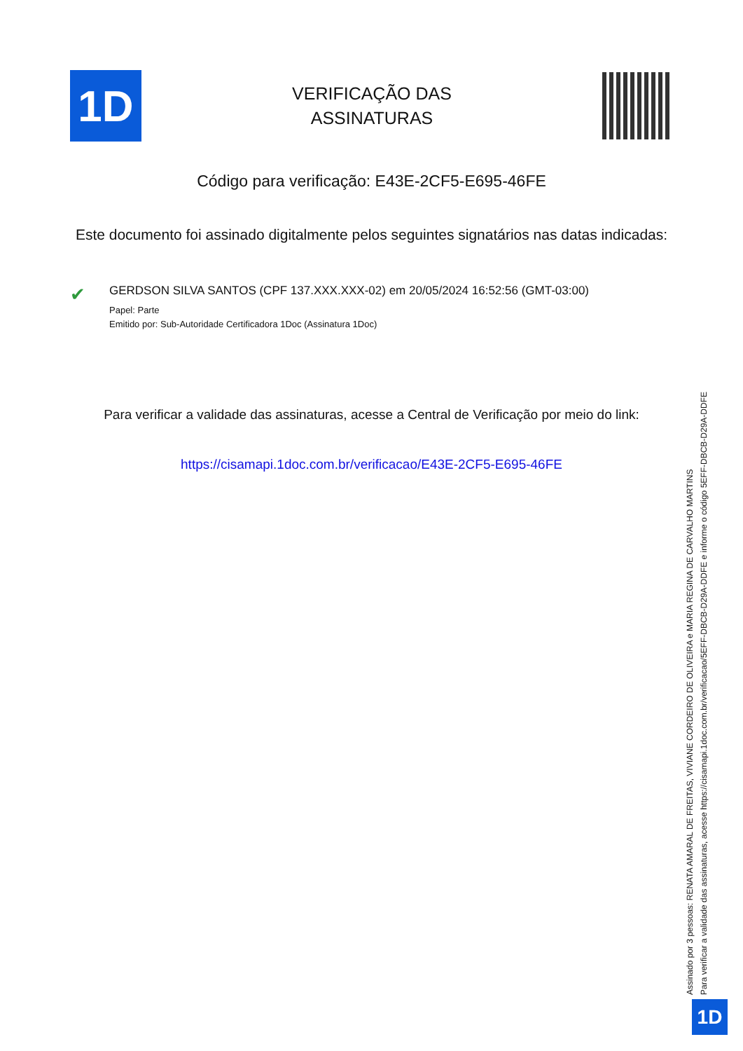1D
VERIFICAÇÃO DAS
ASSINATURAS
Código para verificação: E43E-2CF5-E695-46FE
Este documento foi assinado digitalmente pelos seguintes signatários nas datas indicadas:
✔
GERDSON SILVA SANTOS (CPF 137.XXX.XXX-02) em 20/05/2024 16:52:56 (GMT-03:00)
Papel: Parte
Emitido por: Sub-Autoridade Certificadora 1Doc (Assinatura 1Doc)
Para verificar a validade das assinaturas, acesse a Central de Verificação por meio do link:
https://cisamapi.1doc.com.br/verificacao/E43E-2CF5-E695-46FE
Assinado por 3 pessoas: RENATA AMARAL DE FREITAS, VIVIANE CORDEIRO DE OLIVEIRA e MARIA REGINA DE CARVALHO MARTINS
Para verificar a validade das assinaturas, acesse https://cisamapi.1doc.com.br/verificacao/5EFF-DBCB-D29A-DDFE e informe o código 5EFF-DBCB-D29A-DDFE
1D